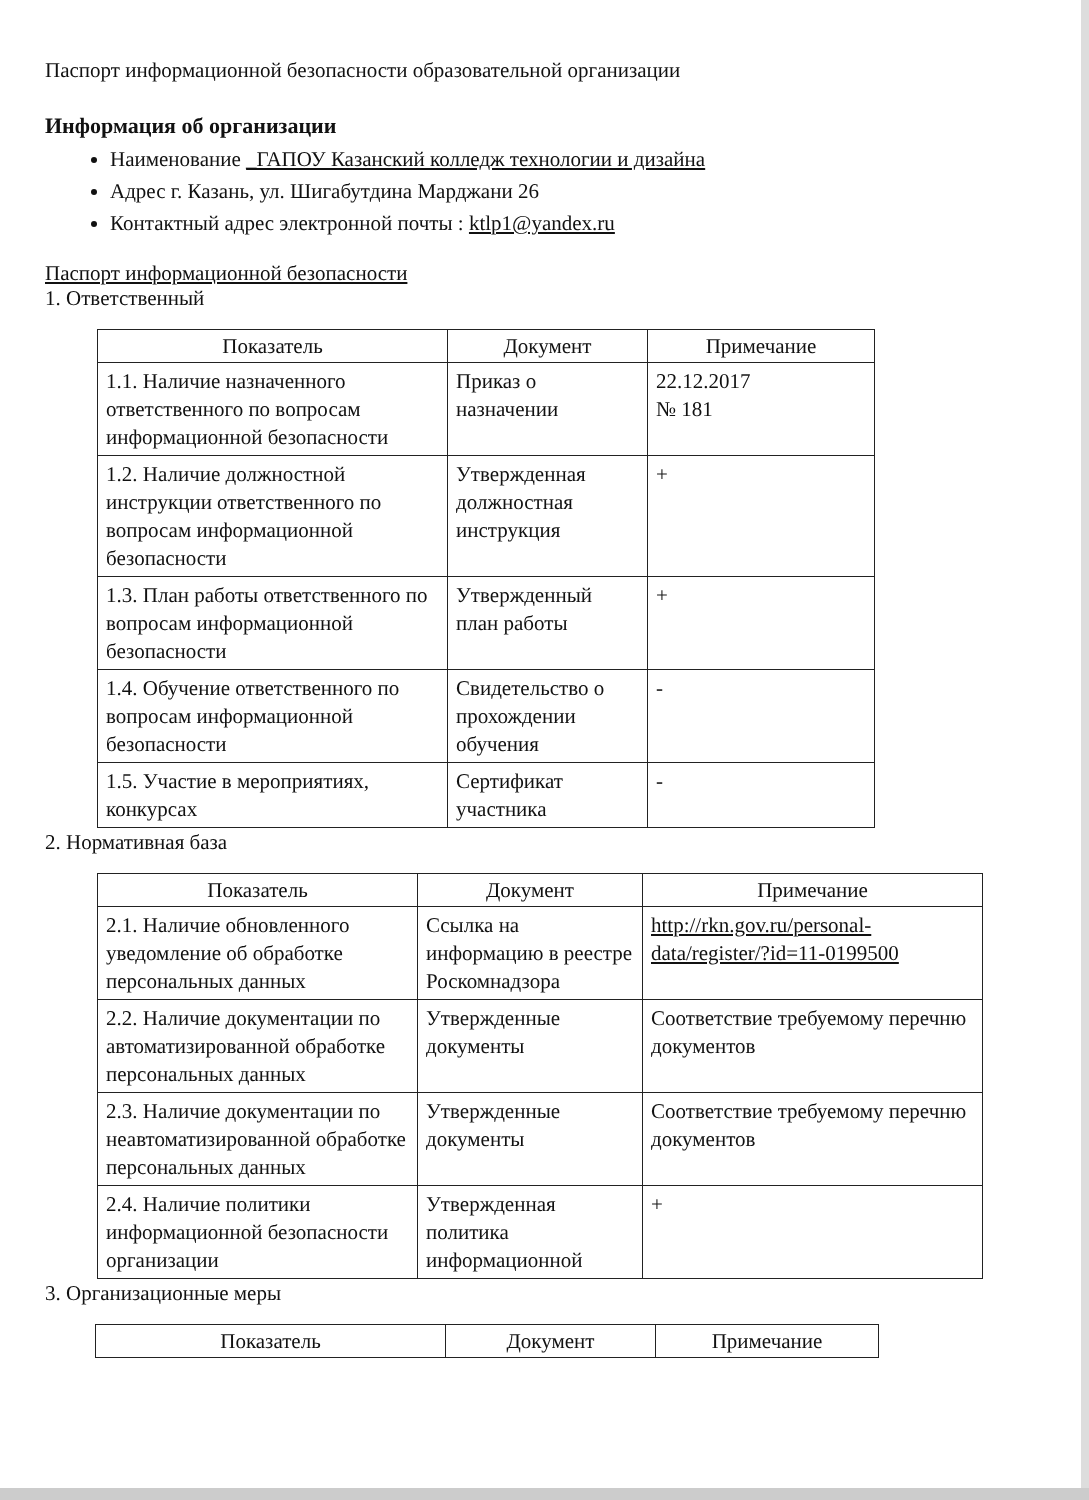Паспорт информационной безопасности образовательной организации
Информация об организации
Наименование _ГАПОУ Казанский колледж технологии и дизайна
Адрес г. Казань, ул. Шигабутдина Марджани 26
Контактный адрес электронной почты : ktlp1@yandex.ru
Паспорт информационной безопасности
1. Ответственный
| Показатель | Документ | Примечание |
| --- | --- | --- |
| 1.1. Наличие назначенного ответственного по вопросам информационной безопасности | Приказ о назначении | 22.12.2017 № 181 |
| 1.2. Наличие должностной инструкции ответственного по вопросам информационной безопасности | Утвержденная должностная инструкция | + |
| 1.3. План работы ответственного по вопросам информационной безопасности | Утвержденный план работы | + |
| 1.4. Обучение ответственного по вопросам информационной безопасности | Свидетельство о прохождении обучения | - |
| 1.5. Участие в мероприятиях, конкурсах | Сертификат участника | - |
2. Нормативная база
| Показатель | Документ | Примечание |
| --- | --- | --- |
| 2.1. Наличие обновленного уведомление об обработке персональных данных | Ссылка на информацию в реестре Роскомнадзора | http://rkn.gov.ru/personal-data/register/?id=11-0199500 |
| 2.2. Наличие документации по автоматизированной обработке персональных данных | Утвержденные документы | Соответствие требуемому перечню документов |
| 2.3. Наличие документации по неавтоматизированной обработке персональных данных | Утвержденные документы | Соответствие требуемому перечню документов |
| 2.4. Наличие политики информационной безопасности организации | Утвержденная политика информационной | + |
3. Организационные меры
| Показатель | Документ | Примечание |
| --- | --- | --- |